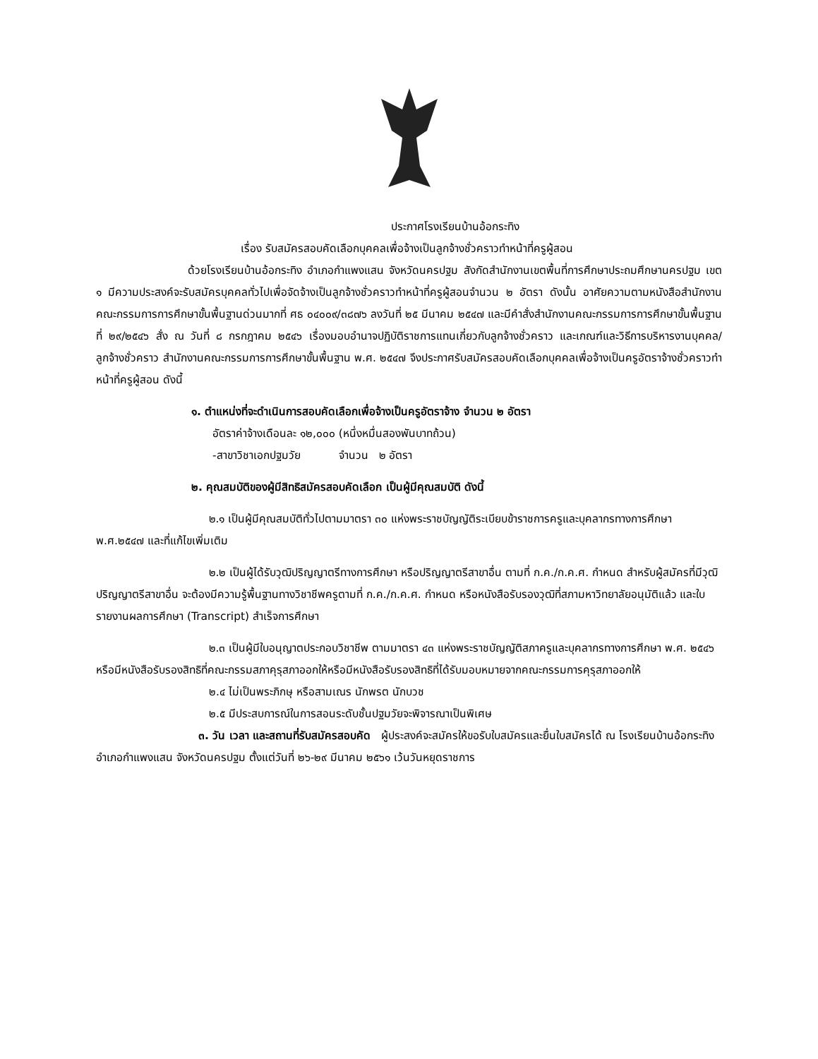ประกาศโรงเรียนบ้านอ้อกระทิง
เรื่อง รับสมัครสอบคัดเลือกบุคคลเพื่อจ้างเป็นลูกจ้างชั่วคราวทำหน้าที่ครูผู้สอน
ด้วยโรงเรียนบ้านอ้อกระทิง อำเภอกำแพงแสน จังหวัดนครปฐม สังกัดสำนักงานเขตพื้นที่การศึกษาประถมศึกษานครปฐม เขต ๑ มีความประสงค์จะรับสมัครบุคคลทั่วไปเพื่อจัดจ้างเป็นลูกจ้างชั่วคราวทำหน้าที่ครูผู้สอนจำนวน ๒ อัตรา ดังนั้น อาศัยความตามหนังสือสำนักงานคณะกรรมการการศึกษาขั้นพื้นฐานด่วนมากที่ ศธ ๐๔๐๐๙/๓๘๗๖ ลงวันที่ ๒๕ มีนาคม ๒๕๔๗ และมีคำสั่งสำนักงานคณะกรรมการการศึกษาขั้นพื้นฐาน ที่ ๒๙/๒๕๔๖ สั่ง ณ วันที่ ๘ กรกฎาคม ๒๕๔๖ เรื่องมอบอำนาจปฏิบัติราชการแทนเกี่ยวกับลูกจ้างชั่วคราว และเกณฑ์และวิธีการบริหารงานบุคคล/ลูกจ้างชั่วคราว สำนักงานคณะกรรมการการศึกษาขั้นพื้นฐาน พ.ศ. ๒๕๔๗ จึงประกาศรับสมัครสอบคัดเลือกบุคคลเพื่อจ้างเป็นครูอัตราจ้างชั่วคราวทำหน้าที่ครูผู้สอน ดังนี้
๑. ตำแหน่งที่จะดำเนินการสอบคัดเลือกเพื่อจ้างเป็นครูอัตราจ้าง จำนวน ๒ อัตรา
อัตราค่าจ้างเดือนละ ๑๒,๐๐๐ (หนึ่งหมื่นสองพันบาทถ้วน)
-สาขาวิชาเอกปฐมวัย จำนวน ๒ อัตรา
๒. คุณสมบัติของผู้มีสิทธิสมัครสอบคัดเลือก เป็นผู้มีคุณสมบัติ ดังนี้
๒.๑ เป็นผู้มีคุณสมบัติทั่วไปตามมาตรา ๓๐ แห่งพระราชบัญญัติระเบียบข้าราชการครูและบุคลากรทางการศึกษา พ.ศ.๒๕๔๗ และที่แก้ไขเพิ่มเติม
๒.๒ เป็นผู้ได้รับวุฒิปริญญาตรีทางการศึกษา หรือปริญญาตรีสาขาอื่น ตามที่ ก.ค./ก.ค.ศ. กำหนด สำหรับผู้สมัครที่มีวุฒิปริญญาตรีสาขาอื่น จะต้องมีความรู้พื้นฐานทางวิชาชีพครูตามที่ ก.ค./ก.ค.ศ. กำหนด หรือหนังสือรับรองวุฒิที่สภามหาวิทยาลัยอนุมัติแล้ว และใบรายงานผลการศึกษา (Transcript) สำเร็จการศึกษา
๒.๓ เป็นผู้มีใบอนุญาตประกอบวิชาชีพ ตามมาตรา ๔๓ แห่งพระราชบัญญัติสภาครูและบุคลากรทางการศึกษา พ.ศ. ๒๕๔๖ หรือมีหนังสือรับรองสิทธิที่คณะกรรมสภาคุรุสภาออกให้หรือมีหนังสือรับรองสิทธิที่ได้รับมอบหมายจากคณะกรรมการคุรุสภาออกให้
๒.๔ ไม่เป็นพระภิกษุ หรือสามเณร นักพรต นักบวช
๒.๕ มีประสบการณ์ในการสอนระดับชั้นปฐมวัยจะพิจารณาเป็นพิเศษ
๓. วัน เวลา และสถานที่รับสมัครสอบคัด ผู้ประสงค์จะสมัครให้ขอรับใบสมัครและยื่นใบสมัครได้ ณ โรงเรียนบ้านอ้อกระทิง อำเภอกำแพงแสน จังหวัดนครปฐม ตั้งแต่วันที่ ๒๖-๒๙ มีนาคม ๒๕๖๑ เว้นวันหยุดราชการ